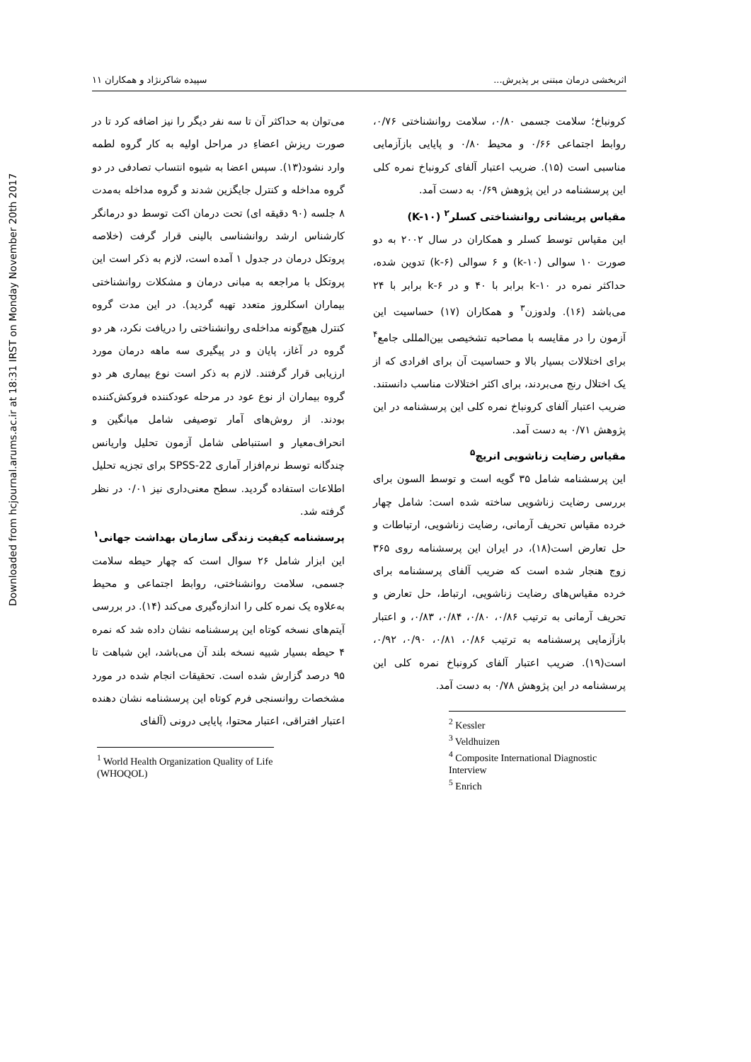Downloaded from hcjournal.arums.ac.ir at 18:31 IRST on Monday November 20th 2017
اثربخشی درمان مبتنی بر پذیرش... سپیده شاکرنژاد و همکاران ۱۱
می‌توان به حداکثر آن تا سه نفر دیگر را نیز اضافه کرد تا در صورت ریزش اعضاءِ در مراحل اولیه به کار گروه لطمه وارد نشود(۱۳). سپس اعضا به شیوه انتساب تصادفی در دو گروه مداخله و کنترل جایگزین شدند و گروه مداخله به‌مدت ۸ جلسه (۹۰ دقیقه ای) تحت درمان اکت توسط دو درمانگر کارشناس ارشد روانشناسی بالینی قرار گرفت (خلاصه پروتکل درمان در جدول ۱ آمده است، لازم به ذکر است این پروتکل با مراجعه به مبانی درمان و مشکلات روانشناختی بیماران اسکلروز متعدد تهیه گردید). در این مدت گروه کنترل هیچ‌گونه مداخله‌ی روانشناختی را دریافت نکرد، هر دو گروه در آغاز، پایان و در پیگیری سه ماهه درمان مورد ارزیابی قرار گرفتند. لازم به ذکر است نوع بیماری هر دو گروه بیماران از نوع عود در مرحله عودکننده فروکش‌کننده بودند. از روش‌های آمار توصیفی شامل میانگین و انحراف‌معیار و استنباطی شامل آزمون تحلیل واریانس چندگانه توسط نرم‌افزار آماری SPSS-22 برای تجزیه تحلیل اطلاعات استفاده گردید. سطح معنی‌داری نیز ۰/۰۱ در نظر گرفته شد.
پرسشنامه کیفیت زندگی سازمان بهداشت جهانی<sup>۱</sup>
این ابزار شامل ۲۶ سوال است که چهار حیطه سلامت جسمی، سلامت روانشناختی، روابط اجتماعی و محیط به‌علاوه یک نمره کلی را اندازه‌گیری می‌کند (۱۴). در بررسی آیتم‌های نسخه کوتاه این پرسشنامه نشان داده شد که نمره ۴ حیطه بسیار شبیه نسخه بلند آن می‌باشد، این شباهت تا ۹۵ درصد گزارش شده است. تحقیقات انجام شده در مورد مشخصات روانسنجی فرم کوتاه این پرسشنامه نشان دهنده اعتبار افتراقی، اعتبار محتوا، پایایی درونی (آلفای
<sup>1</sup> World Health Organization Quality of Life (WHOQOL)
کرونباخ؛ سلامت جسمی ۰/۸۰، سلامت روانشناختی ۰/۷۶، روابط اجتماعی ۰/۶۶ و محیط ۰/۸۰ و پایایی بازآزمایی مناسبی است (۱۵). ضریب اعتبار آلفای کرونباخ نمره کلی این پرسشنامه در این پژوهش ۰/۶۹ به دست آمد.
مقیاس پریشانی روانشناختی کسلر<sup>۲</sup> (K-۱۰)
این مقیاس توسط کسلر و همکاران در سال ۲۰۰۲ به دو صورت ۱۰ سوالی (k-۱۰) و ۶ سوالی (k-۶) تدوین شده، حداکثر نمره در k-۱۰ برابر با ۴۰ و در k-۶ برابر با ۲۴ می‌باشد (۱۶). ولدوزن<sup>۳</sup> و همکاران (۱۷) حساسیت این آزمون را در مقایسه با مصاحبه تشخیصی بین‌المللی جامع<sup>۴</sup> برای اختلالات بسیار بالا و حساسیت آن برای افرادی که از یک اختلال رنج می‌بردند، برای اکثر اختلالات مناسب دانستند. ضریب اعتبار آلفای کرونباخ نمره کلی این پرسشنامه در این پژوهش ۰/۷۱ به دست آمد.
مقیاس رضایت زناشویی انریچ<sup>۵</sup>
این پرسشنامه شامل ۳۵ گویه است و توسط السون برای بررسی رضایت زناشویی ساخته شده است: شامل چهار خرده مقیاس تحریف آرمانی، رضایت زناشویی، ارتباطات و حل تعارض است(۱۸)، در ایران این پرسشنامه روی ۳۶۵ زوج هنجار شده است که ضریب آلفای پرسشنامه برای خرده مقیاس‌های رضایت زناشویی، ارتباط، حل تعارض و تحریف آرمانی به ترتیب ۰/۸۶، ۰/۸۰، ۰/۸۴، ۰/۸۳، و اعتبار بازآزمایی پرسشنامه به ترتیب ۰/۸۶، ۰/۸۱، ۰/۹۰، ۰/۹۲، است(۱۹). ضریب اعتبار آلفای کرونباخ نمره کلی این پرسشنامه در این پژوهش ۰/۷۸ به دست آمد.
<sup>2</sup> Kessler
<sup>3</sup> Veldhuizen
<sup>4</sup> Composite International Diagnostic Interview
<sup>5</sup> Enrich